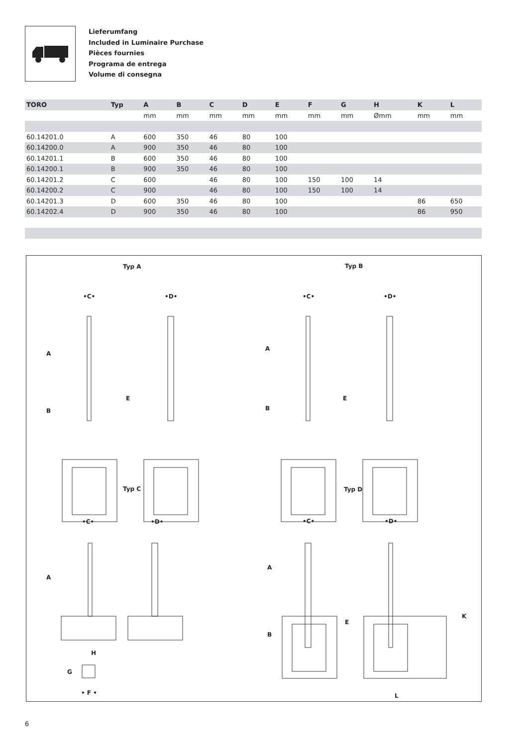Lieferumfang
Included in Luminaire Purchase
Pièces fournies
Programa de entrega
Volume di consegna
| TORO | Typ | A | B | C | D | E | F | G | H | K | L |
| --- | --- | --- | --- | --- | --- | --- | --- | --- | --- | --- | --- |
| | | mm | mm | mm | mm | mm | mm | mm | Ømm | mm | mm |
| 60.14201.0 | A | 600 | 350 | 46 | 80 | 100 | | | | | |
| 60.14200.0 | A | 900 | 350 | 46 | 80 | 100 | | | | | |
| 60.14201.1 | B | 600 | 350 | 46 | 80 | 100 | | | | | |
| 60.14200.1 | B | 900 | 350 | 46 | 80 | 100 | | | | | |
| 60.14201.2 | C | 600 | | 46 | 80 | 100 | 150 | 100 | 14 | | |
| 60.14200.2 | C | 900 | | 46 | 80 | 100 | 150 | 100 | 14 | | |
| 60.14201.3 | D | 600 | 350 | 46 | 80 | 100 | | | | 86 | 650 |
| 60.14202.4 | D | 900 | 350 | 46 | 80 | 100 | | | | 86 | 950 |
Typ A Typ B
Typ C Typ D
•C• •D• •C• •D•
•C• •D• •C• •D•
A
B
E
A
B
E
A
A
B
E
K
H
G
• F • L
6